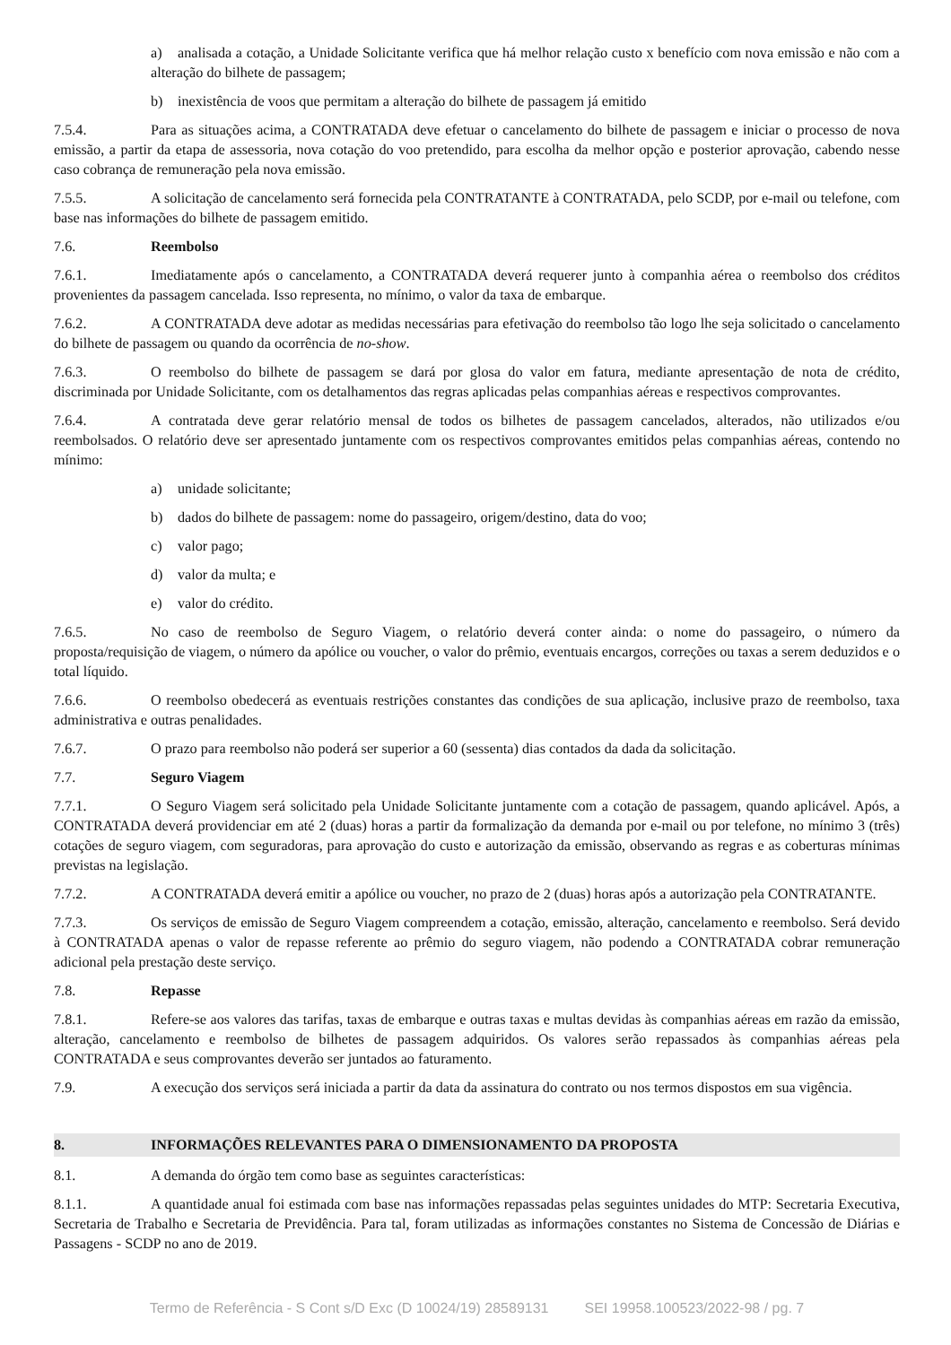a) analisada a cotação, a Unidade Solicitante verifica que há melhor relação custo x benefício com nova emissão e não com a alteração do bilhete de passagem;
b) inexistência de voos que permitam a alteração do bilhete de passagem já emitido
7.5.4. Para as situações acima, a CONTRATADA deve efetuar o cancelamento do bilhete de passagem e iniciar o processo de nova emissão, a partir da etapa de assessoria, nova cotação do voo pretendido, para escolha da melhor opção e posterior aprovação, cabendo nesse caso cobrança de remuneração pela nova emissão.
7.5.5. A solicitação de cancelamento será fornecida pela CONTRATANTE à CONTRATADA, pelo SCDP, por e-mail ou telefone, com base nas informações do bilhete de passagem emitido.
7.6. Reembolso
7.6.1. Imediatamente após o cancelamento, a CONTRATADA deverá requerer junto à companhia aérea o reembolso dos créditos provenientes da passagem cancelada. Isso representa, no mínimo, o valor da taxa de embarque.
7.6.2. A CONTRATADA deve adotar as medidas necessárias para efetivação do reembolso tão logo lhe seja solicitado o cancelamento do bilhete de passagem ou quando da ocorrência de no-show.
7.6.3. O reembolso do bilhete de passagem se dará por glosa do valor em fatura, mediante apresentação de nota de crédito, discriminada por Unidade Solicitante, com os detalhamentos das regras aplicadas pelas companhias aéreas e respectivos comprovantes.
7.6.4. A contratada deve gerar relatório mensal de todos os bilhetes de passagem cancelados, alterados, não utilizados e/ou reembolsados. O relatório deve ser apresentado juntamente com os respectivos comprovantes emitidos pelas companhias aéreas, contendo no mínimo:
a) unidade solicitante;
b) dados do bilhete de passagem: nome do passageiro, origem/destino, data do voo;
c) valor pago;
d) valor da multa; e
e) valor do crédito.
7.6.5. No caso de reembolso de Seguro Viagem, o relatório deverá conter ainda: o nome do passageiro, o número da proposta/requisição de viagem, o número da apólice ou voucher, o valor do prêmio, eventuais encargos, correções ou taxas a serem deduzidos e o total líquido.
7.6.6. O reembolso obedecerá as eventuais restrições constantes das condições de sua aplicação, inclusive prazo de reembolso, taxa administrativa e outras penalidades.
7.6.7. O prazo para reembolso não poderá ser superior a 60 (sessenta) dias contados da dada da solicitação.
7.7. Seguro Viagem
7.7.1. O Seguro Viagem será solicitado pela Unidade Solicitante juntamente com a cotação de passagem, quando aplicável. Após, a CONTRATADA deverá providenciar em até 2 (duas) horas a partir da formalização da demanda por e-mail ou por telefone, no mínimo 3 (três) cotações de seguro viagem, com seguradoras, para aprovação do custo e autorização da emissão, observando as regras e as coberturas mínimas previstas na legislação.
7.7.2. A CONTRATADA deverá emitir a apólice ou voucher, no prazo de 2 (duas) horas após a autorização pela CONTRATANTE.
7.7.3. Os serviços de emissão de Seguro Viagem compreendem a cotação, emissão, alteração, cancelamento e reembolso. Será devido à CONTRATADA apenas o valor de repasse referente ao prêmio do seguro viagem, não podendo a CONTRATADA cobrar remuneração adicional pela prestação deste serviço.
7.8. Repasse
7.8.1. Refere-se aos valores das tarifas, taxas de embarque e outras taxas e multas devidas às companhias aéreas em razão da emissão, alteração, cancelamento e reembolso de bilhetes de passagem adquiridos. Os valores serão repassados às companhias aéreas pela CONTRATADA e seus comprovantes deverão ser juntados ao faturamento.
7.9. A execução dos serviços será iniciada a partir da data da assinatura do contrato ou nos termos dispostos em sua vigência.
8. INFORMAÇÕES RELEVANTES PARA O DIMENSIONAMENTO DA PROPOSTA
8.1. A demanda do órgão tem como base as seguintes características:
8.1.1. A quantidade anual foi estimada com base nas informações repassadas pelas seguintes unidades do MTP: Secretaria Executiva, Secretaria de Trabalho e Secretaria de Previdência. Para tal, foram utilizadas as informações constantes no Sistema de Concessão de Diárias e Passagens - SCDP no ano de 2019.
Termo de Referência - S Cont s/D Exc (D 10024/19) 28589131 SEI 19958.100523/2022-98 / pg. 7